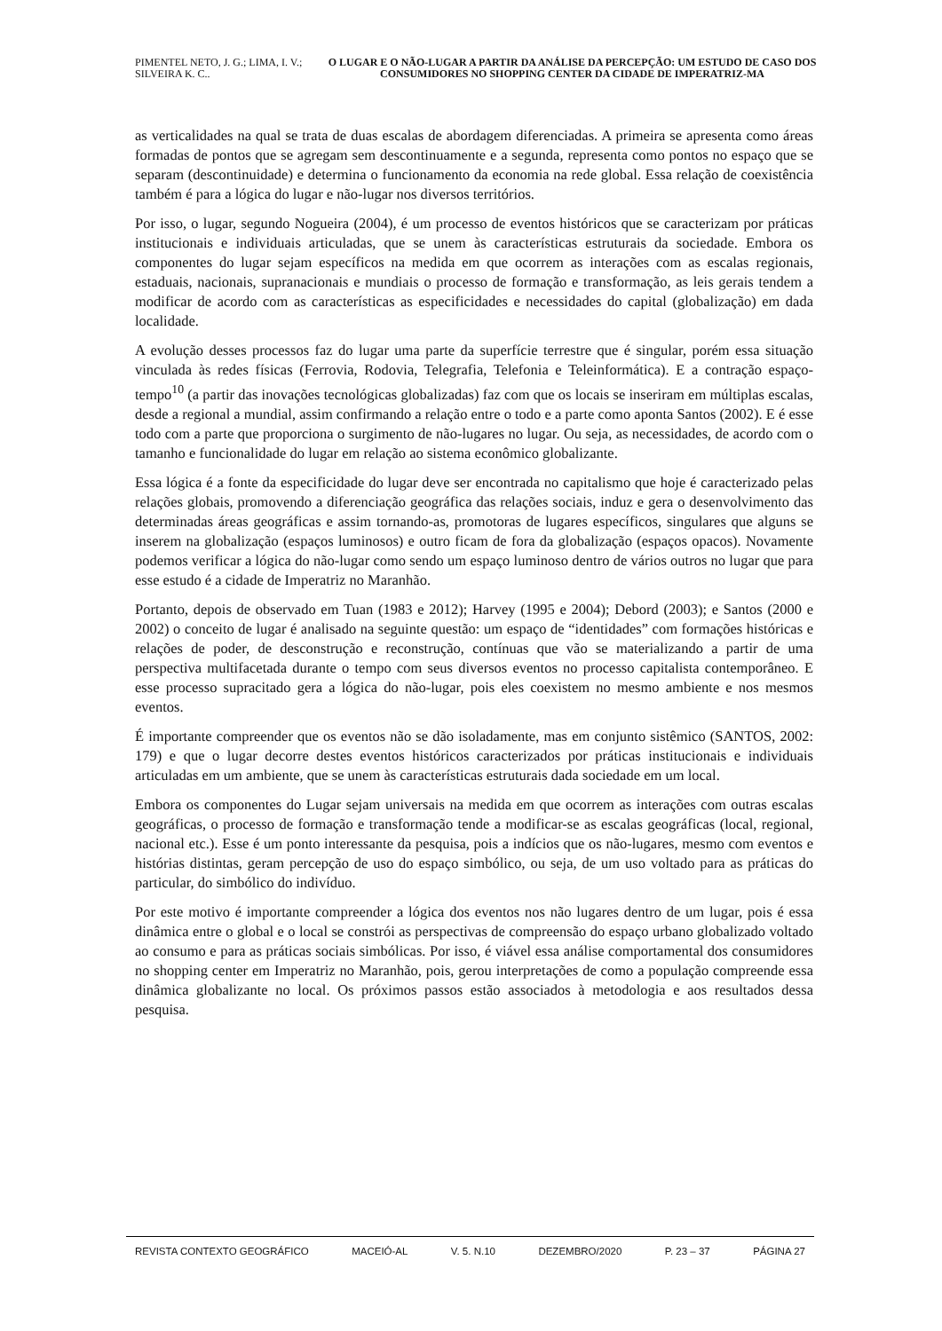PIMENTEL NETO, J. G.; LIMA, I. V.; SILVEIRA K. C..
O LUGAR E O NÃO-LUGAR A PARTIR DA ANÁLISE DA PERCEPÇÃO: UM ESTUDO DE CASO DOS CONSUMIDORES NO SHOPPING CENTER DA CIDADE DE IMPERATRIZ-MA
as verticalidades na qual se trata de duas escalas de abordagem diferenciadas. A primeira se apresenta como áreas formadas de pontos que se agregam sem descontinuamente e a segunda, representa como pontos no espaço que se separam (descontinuidade) e determina o funcionamento da economia na rede global. Essa relação de coexistência também é para a lógica do lugar e não-lugar nos diversos territórios.
Por isso, o lugar, segundo Nogueira (2004), é um processo de eventos históricos que se caracterizam por práticas institucionais e individuais articuladas, que se unem às características estruturais da sociedade. Embora os componentes do lugar sejam específicos na medida em que ocorrem as interações com as escalas regionais, estaduais, nacionais, supranacionais e mundiais o processo de formação e transformação, as leis gerais tendem a modificar de acordo com as características as especificidades e necessidades do capital (globalização) em dada localidade.
A evolução desses processos faz do lugar uma parte da superfície terrestre que é singular, porém essa situação vinculada às redes físicas (Ferrovia, Rodovia, Telegrafia, Telefonia e Teleinformática). E a contração espaço-tempo<sup>10</sup> (a partir das inovações tecnológicas globalizadas) faz com que os locais se inseriram em múltiplas escalas, desde a regional a mundial, assim confirmando a relação entre o todo e a parte como aponta Santos (2002). E é esse todo com a parte que proporciona o surgimento de não-lugares no lugar. Ou seja, as necessidades, de acordo com o tamanho e funcionalidade do lugar em relação ao sistema econômico globalizante.
Essa lógica é a fonte da especificidade do lugar deve ser encontrada no capitalismo que hoje é caracterizado pelas relações globais, promovendo a diferenciação geográfica das relações sociais, induz e gera o desenvolvimento das determinadas áreas geográficas e assim tornando-as, promotoras de lugares específicos, singulares que alguns se inserem na globalização (espaços luminosos) e outro ficam de fora da globalização (espaços opacos). Novamente podemos verificar a lógica do não-lugar como sendo um espaço luminoso dentro de vários outros no lugar que para esse estudo é a cidade de Imperatriz no Maranhão.
Portanto, depois de observado em Tuan (1983 e 2012); Harvey (1995 e 2004); Debord (2003); e Santos (2000 e 2002) o conceito de lugar é analisado na seguinte questão: um espaço de “identidades” com formações históricas e relações de poder, de desconstrução e reconstrução, contínuas que vão se materializando a partir de uma perspectiva multifacetada durante o tempo com seus diversos eventos no processo capitalista contemporâneo. E esse processo supracitado gera a lógica do não-lugar, pois eles coexistem no mesmo ambiente e nos mesmos eventos.
É importante compreender que os eventos não se dão isoladamente, mas em conjunto sistêmico (SANTOS, 2002: 179) e que o lugar decorre destes eventos históricos caracterizados por práticas institucionais e individuais articuladas em um ambiente, que se unem às características estruturais dada sociedade em um local.
Embora os componentes do Lugar sejam universais na medida em que ocorrem as interações com outras escalas geográficas, o processo de formação e transformação tende a modificar-se as escalas geográficas (local, regional, nacional etc.). Esse é um ponto interessante da pesquisa, pois a indícios que os não-lugares, mesmo com eventos e histórias distintas, geram percepção de uso do espaço simbólico, ou seja, de um uso voltado para as práticas do particular, do simbólico do indivíduo.
Por este motivo é importante compreender a lógica dos eventos nos não lugares dentro de um lugar, pois é essa dinâmica entre o global e o local se constrói as perspectivas de compreensão do espaço urbano globalizado voltado ao consumo e para as práticas sociais simbólicas. Por isso, é viável essa análise comportamental dos consumidores no shopping center em Imperatriz no Maranhão, pois, gerou interpretações de como a população compreende essa dinâmica globalizante no local. Os próximos passos estão associados à metodologia e aos resultados dessa pesquisa.
REVISTA CONTEXTO GEOGRÁFICO MACEIÓ-AL V. 5. N.10 DEZEMBRO/2020 P. 23 – 37 PÁGINA 27